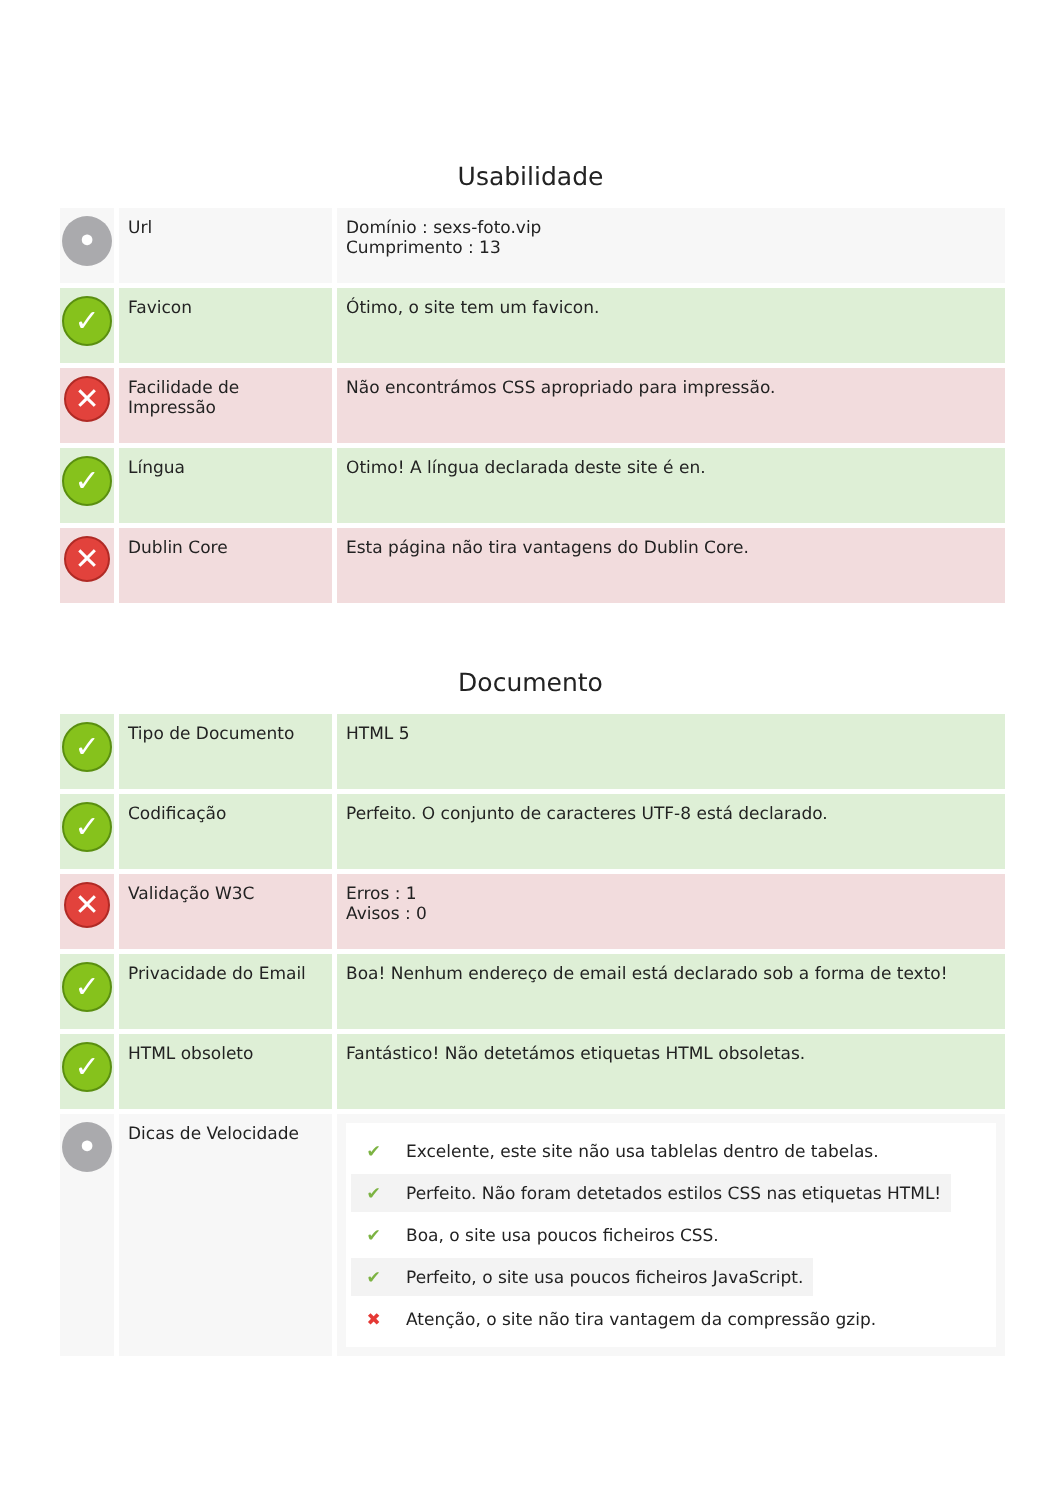Usabilidade
| • | Url | Domínio : sexs-foto.vip Cumprimento : 13 |
| ✓ | Favicon | Ótimo, o site tem um favicon. |
| ✕ | Facilidade de Impressão | Não encontrámos CSS apropriado para impressão. |
| ✓ | Língua | Otimo! A língua declarada deste site é en. |
| ✕ | Dublin Core | Esta página não tira vantagens do Dublin Core. |
Documento
| ✓ | Tipo de Documento | HTML 5 |
| ✓ | Codificação | Perfeito. O conjunto de caracteres UTF-8 está declarado. |
| ✕ | Validação W3C | Erros : 1 Avisos : 0 |
| ✓ | Privacidade do Email | Boa! Nenhum endereço de email está declarado sob a forma de texto! |
| ✓ | HTML obsoleto | Fantástico! Não detetámos etiquetas HTML obsoletas. |
| • | Dicas de Velocidade | ✔ Excelente, este site não usa tablelas dentro de tabelas. ✔ Perfeito. Não foram detetados estilos CSS nas etiquetas HTML! ✔ Boa, o site usa poucos ficheiros CSS. ✔ Perfeito, o site usa poucos ficheiros JavaScript. ✖ Atenção, o site não tira vantagem da compressão gzip. |